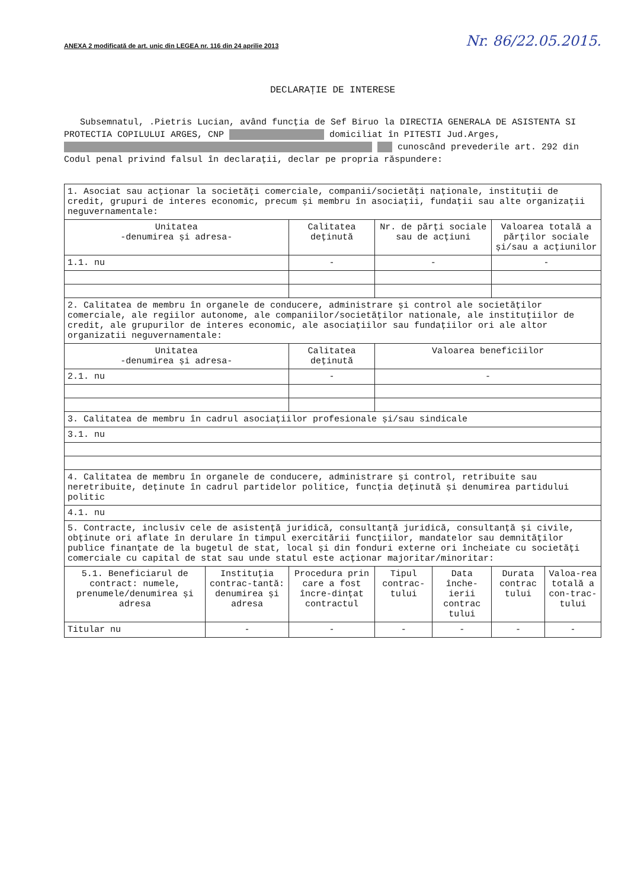ANEXA 2 modificată de art. unic din LEGEA nr. 116 din 24 aprilie 2013 Nr. 86/22.05.2015.
DECLARAȚIE DE INTERESE
Subsemnatul, .Pietris Lucian, având funcția de Sef Biruo la DIRECTIA GENERALA DE ASISTENTA SI PROTECTIA COPILULUI ARGES, CNP domiciliat în PITESTI Jud.Arges, cunoscând prevederile art. 292 din Codul penal privind falsul în declarații, declar pe propria răspundere:
| 1. Asociat sau acționar la societăți comerciale, companii/societăți naționale, instituții de credit, grupuri de interes economic, precum și membru în asociații, fundații sau alte organizații neguvernamentale: | | | | | | |
| Unitatea -denumirea și adresa- | | Calitatea deținută | Nr. de părți sociale sau de acțiuni | | Valoarea totală a părților sociale și/sau a acțiunilor | |
| 1.1. nu | | - | - | | - | |
| 2. Calitatea de membru în organele de conducere, administrare și control ale societăților comerciale, ale regiilor autonome, ale companiilor/societăților nationale, ale instituțiilor de credit, ale grupurilor de interes economic, ale asociațiilor sau fundațiilor ori ale altor organizatii neguvernamentale: | | | | | | |
| Unitatea -denumirea și adresa- | | Calitatea deținută | Valoarea beneficiilor | | | |
| 2.1. nu | | - | - | | | |
| 3. Calitatea de membru în cadrul asociațiilor profesionale și/sau sindicale | | | | | | |
| 3.1. nu | | | | | | |
| 4. Calitatea de membru în organele de conducere, administrare și control, retribuite sau neretribuite, deținute în cadrul partidelor politice, funcția deținută și denumirea partidului politic | | | | | | |
| 4.1. nu | | | | | | |
| 5. Contracte, inclusiv cele de asistență juridică, consultanță juridică, consultanță și civile, obținute ori aflate în derulare în timpul exercitării funcțiilor, mandatelor sau demnităților publice finanțate de la bugetul de stat, local și din fonduri externe ori încheiate cu societăți comerciale cu capital de stat sau unde statul este acționar majoritar/minoritar: | | | | | | |
| 5.1. Beneficiarul de contract: numele, prenumele/denumirea și adresa | Instituția contrac-tantă: denumirea și adresa | Procedura prin care a fost încre-dințat contractul | Tipul contrac-tului | Data înche-ierii contrac tului | Durata contrac tului | Valoa-rea totală a con-trac-tului |
| Titular nu | - | - | - | - | - | - |